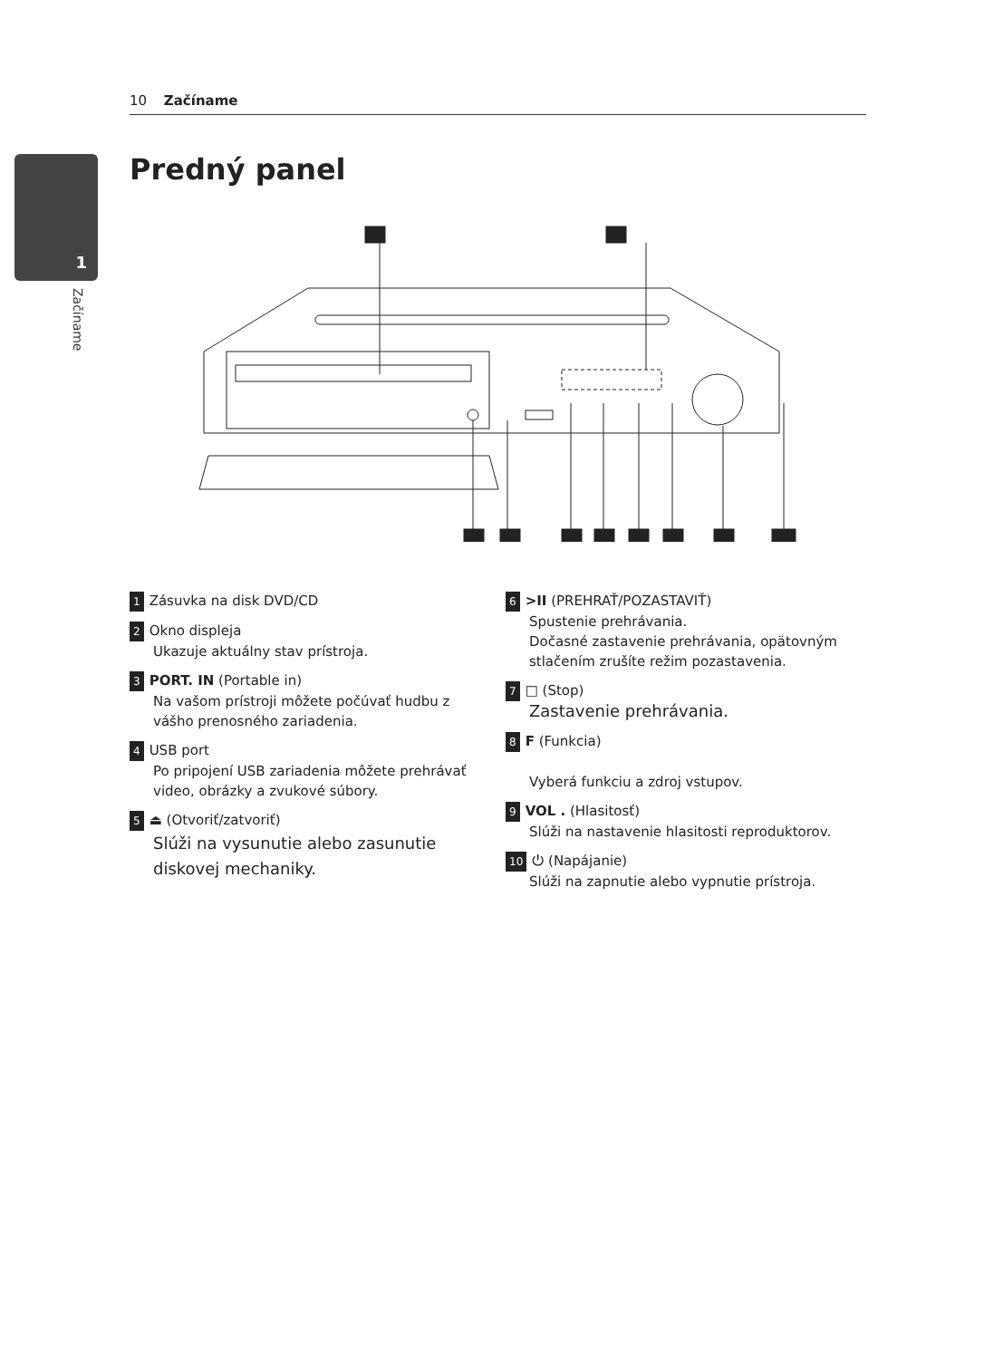10 Začíname
1
Začíname
Predný panel
1 Zásuvka na disk DVD/CD
2 Okno displeja
Ukazuje aktuálny stav prístroja.
3 PORT. IN (Portable in)
Na vašom prístroji môžete počúvať hudbu z vášho prenosného zariadenia.
4 USB port
Po pripojení USB zariadenia môžete prehrávať video, obrázky a zvukové súbory.
5 ⏏ (Otvoriť/zatvoriť)
Slúži na vysunutie alebo zasunutie diskovej mechaniky.
6 >II (PREHRAŤ/POZASTAVIŤ)
Spustenie prehrávania.
Dočasné zastavenie prehrávania, opätovným stlačením zrušíte režim pozastavenia.
7 □ (Stop)
Zastavenie prehrávania.
8 F (Funkcia)
Vyberá funkciu a zdroj vstupov.
9 VOL . (Hlasitosť)
Slúži na nastavenie hlasitosti reproduktorov.
10 ⏻ (Napájanie)
Slúži na zapnutie alebo vypnutie prístroja.